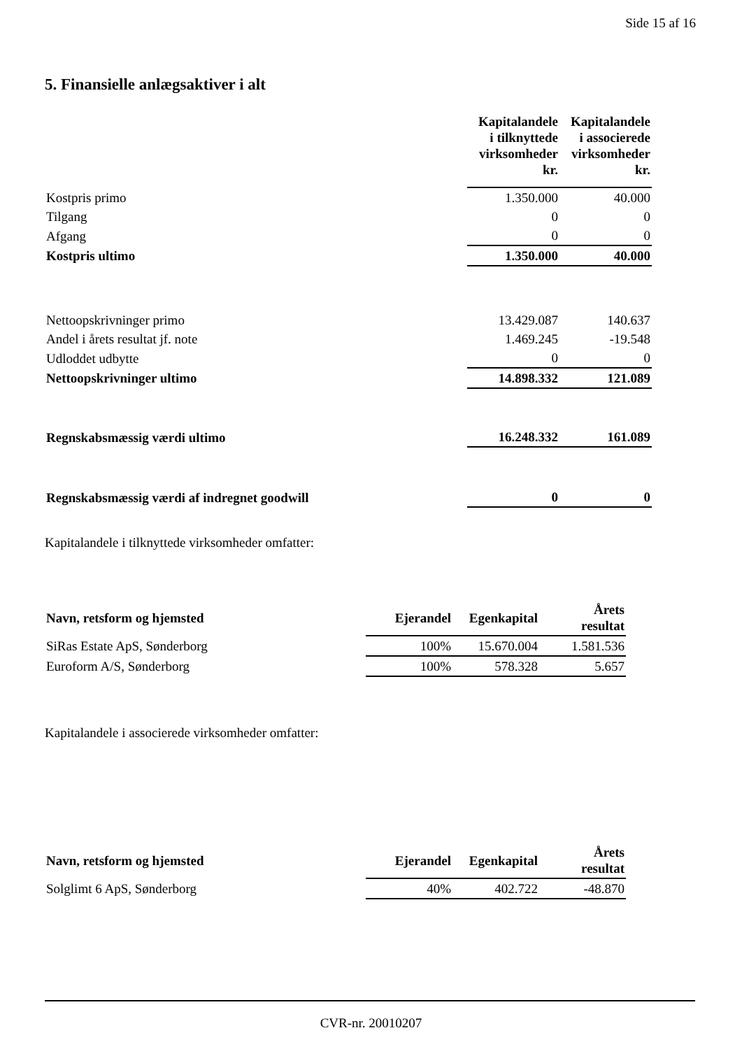Side 15 af 16
5. Finansielle anlægsaktiver i alt
| | Kapitalandele i tilknyttede virksomheder kr. | Kapitalandele i associerede virksomheder kr. |
| --- | --- | --- |
| Kostpris primo | 1.350.000 | 40.000 |
| Tilgang | 0 | 0 |
| Afgang | 0 | 0 |
| Kostpris ultimo | 1.350.000 | 40.000 |
| Nettoopskrivninger primo | 13.429.087 | 140.637 |
| Andel i årets resultat jf. note | 1.469.245 | -19.548 |
| Udloddet udbytte | 0 | 0 |
| Nettoopskrivninger ultimo | 14.898.332 | 121.089 |
| Regnskabsmæssig værdi ultimo | 16.248.332 | 161.089 |
| Regnskabsmæssig værdi af indregnet goodwill | 0 | 0 |
Kapitalandele i tilknyttede virksomheder omfatter:
| Navn, retsform og hjemsted | Ejerandel | Egenkapital | Årets resultat |
| --- | --- | --- | --- |
| SiRas Estate ApS, Sønderborg | 100% | 15.670.004 | 1.581.536 |
| Euroform A/S, Sønderborg | 100% | 578.328 | 5.657 |
Kapitalandele i associerede virksomheder omfatter:
| Navn, retsform og hjemsted | Ejerandel | Egenkapital | Årets resultat |
| --- | --- | --- | --- |
| Solglimt 6 ApS, Sønderborg | 40% | 402.722 | -48.870 |
CVR-nr. 20010207